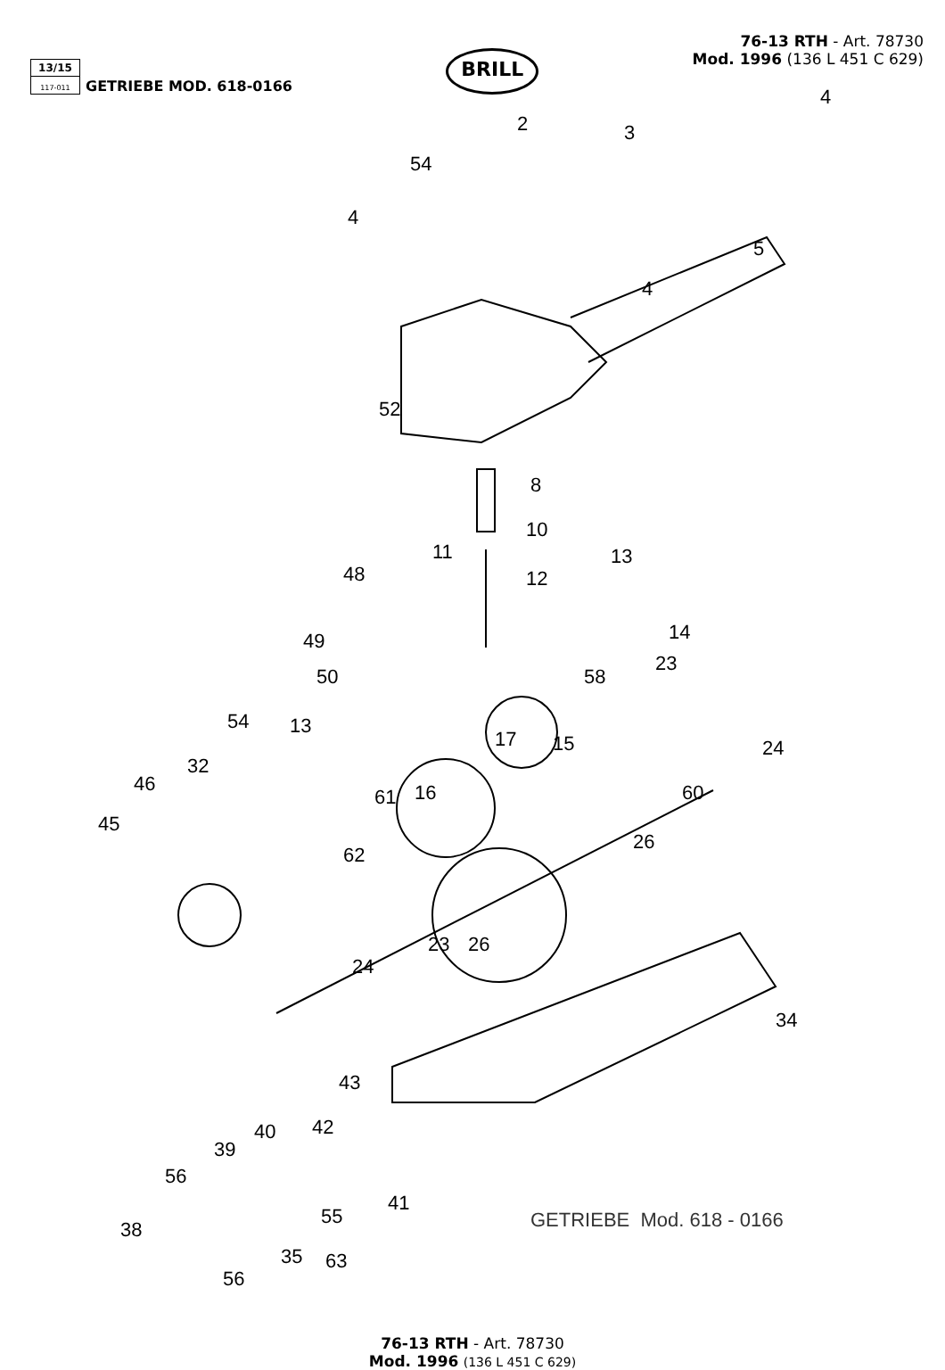13/15
117-011
GETRIEBE MOD. 618-0166
BRILL
76-13 RTH - Art. 78730
Mod. 1996 (136 L 451 C 629)
2
54
3
4
4
5
4
52
8
10
11 13
48 12
14 49
58 50
23
54 13
17 15 24
32
46
61 16 60
45
26
62
23 26
24
34
43
42 40
39
56
55
41
38
35 63
56
GETRIEBE Mod. 618 - 0166
76-13 RTH - Art. 78730
Mod. 1996 (136 L 451 C 629)